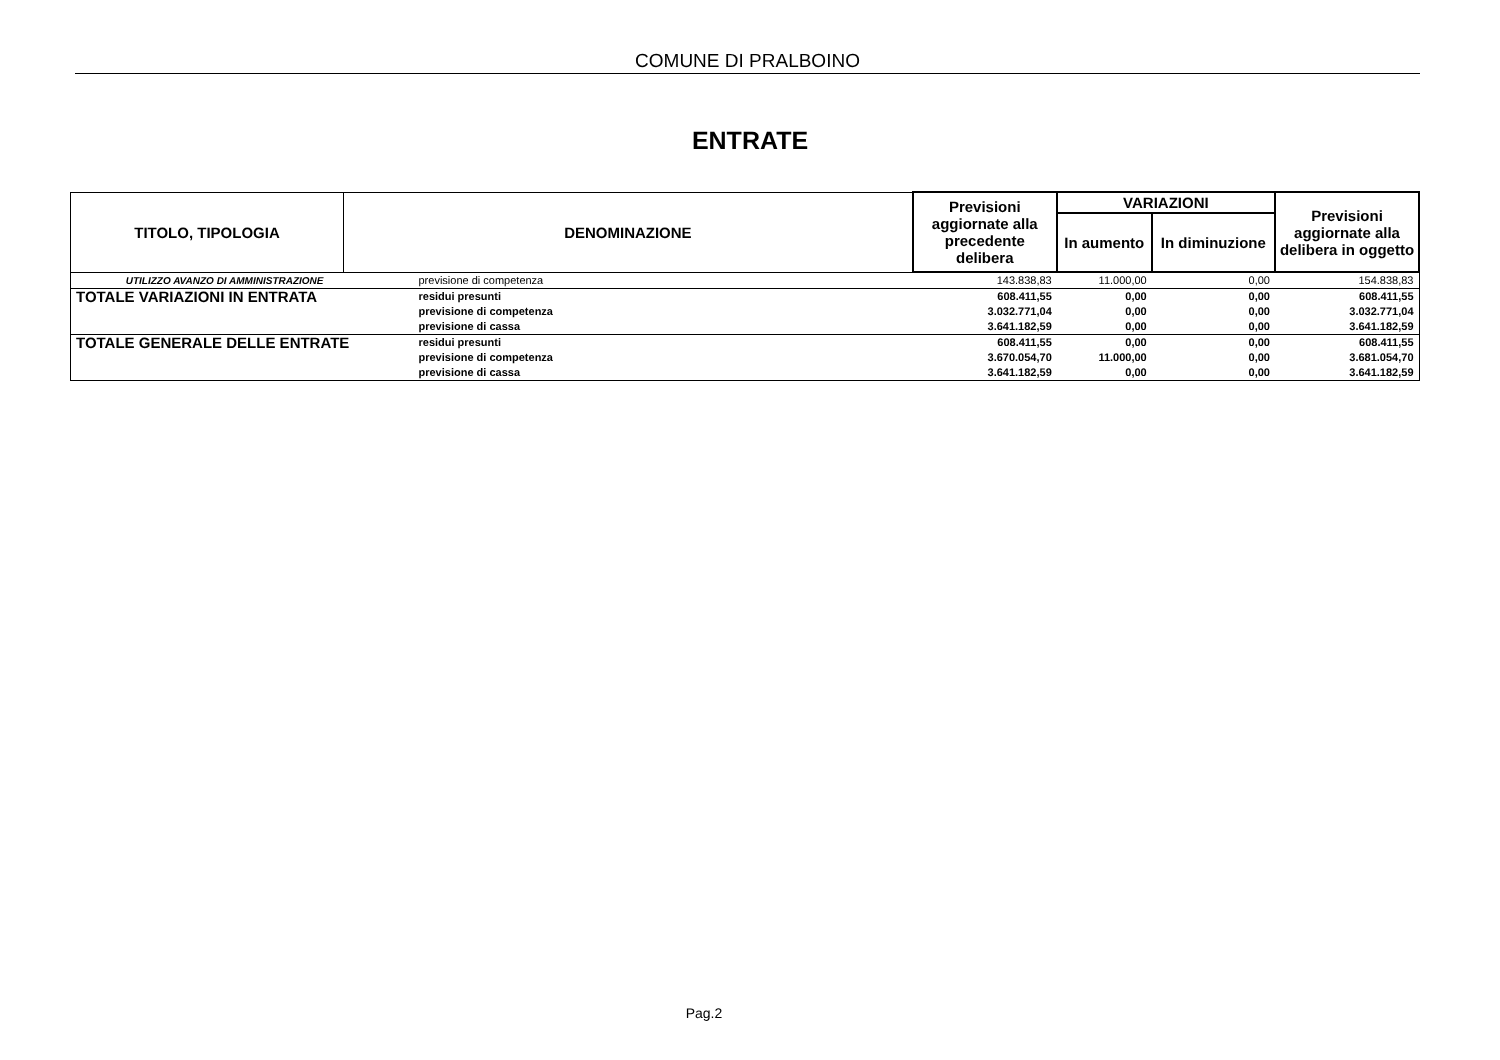COMUNE DI PRALBOINO
ENTRATE
| TITOLO, TIPOLOGIA | DENOMINAZIONE | | Previsioni aggiornate alla precedente delibera | VARIAZIONI | | Previsioni aggiornate alla delibera in oggetto |
| --- | --- | --- | --- | --- | --- | --- |
| | | | | In aumento | In diminuzione | |
| UTILIZZO AVANZO DI AMMINISTRAZIONE | | previsione di competenza | 143.838,83 | 11.000,00 | 0,00 | 154.838,83 |
| TOTALE VARIAZIONI IN ENTRATA | | residui presunti | 608.411,55 | 0,00 | 0,00 | 608.411,55 |
| | | previsione di competenza | 3.032.771,04 | 0,00 | 0,00 | 3.032.771,04 |
| | | previsione di cassa | 3.641.182,59 | 0,00 | 0,00 | 3.641.182,59 |
| TOTALE GENERALE DELLE ENTRATE | | residui presunti | 608.411,55 | 0,00 | 0,00 | 608.411,55 |
| | | previsione di competenza | 3.670.054,70 | 11.000,00 | 0,00 | 3.681.054,70 |
| | | previsione di cassa | 3.641.182,59 | 0,00 | 0,00 | 3.641.182,59 |
Pag.2